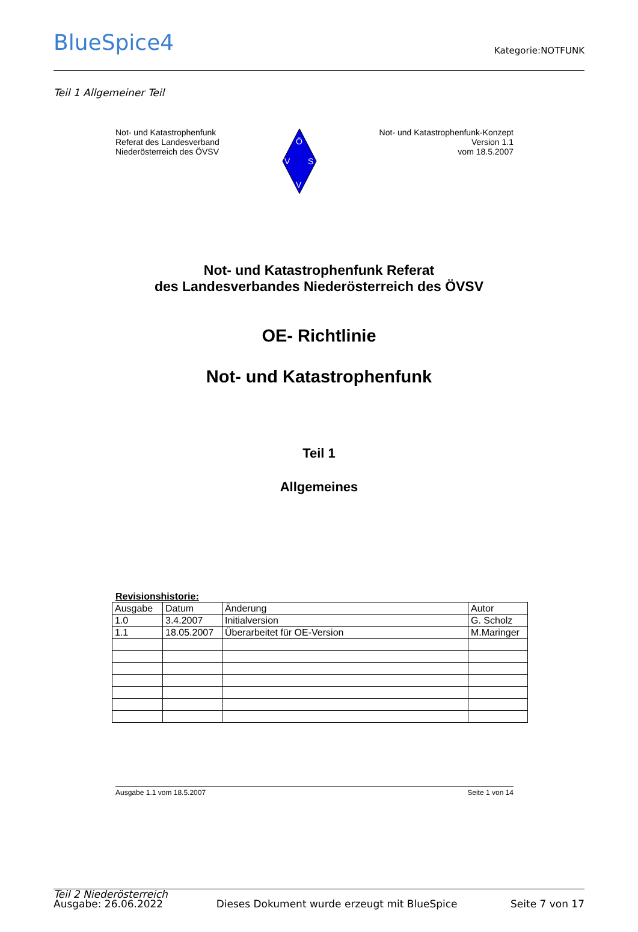BlueSpice4
Kategorie:NOTFUNK
Teil 1 Allgemeiner Teil
Not- und Katastrophenfunk
Referat des Landesverband
Niederösterreich des ÖVSV
Ö
V
S
V
Not- und Katastrophenfunk-Konzept
Version 1.1
vom 18.5.2007
Not- und Katastrophenfunk Referat
des Landesverbandes Niederösterreich des ÖVSV
OE- Richtlinie
Not- und Katastrophenfunk
Teil 1
Allgemeines
Revisionshistorie:
| Ausgabe | Datum | Änderung | Autor |
| 1.0 | 3.4.2007 | Initialversion | G. Scholz |
| 1.1 | 18.05.2007 | Überarbeitet für OE-Version | M.Maringer |
Ausgabe 1.1 vom 18.5.2007 Seite 1 von 14
Teil 2 Niederösterreich
Ausgabe: 26.06.2022 Dieses Dokument wurde erzeugt mit BlueSpice Seite 7 von 17